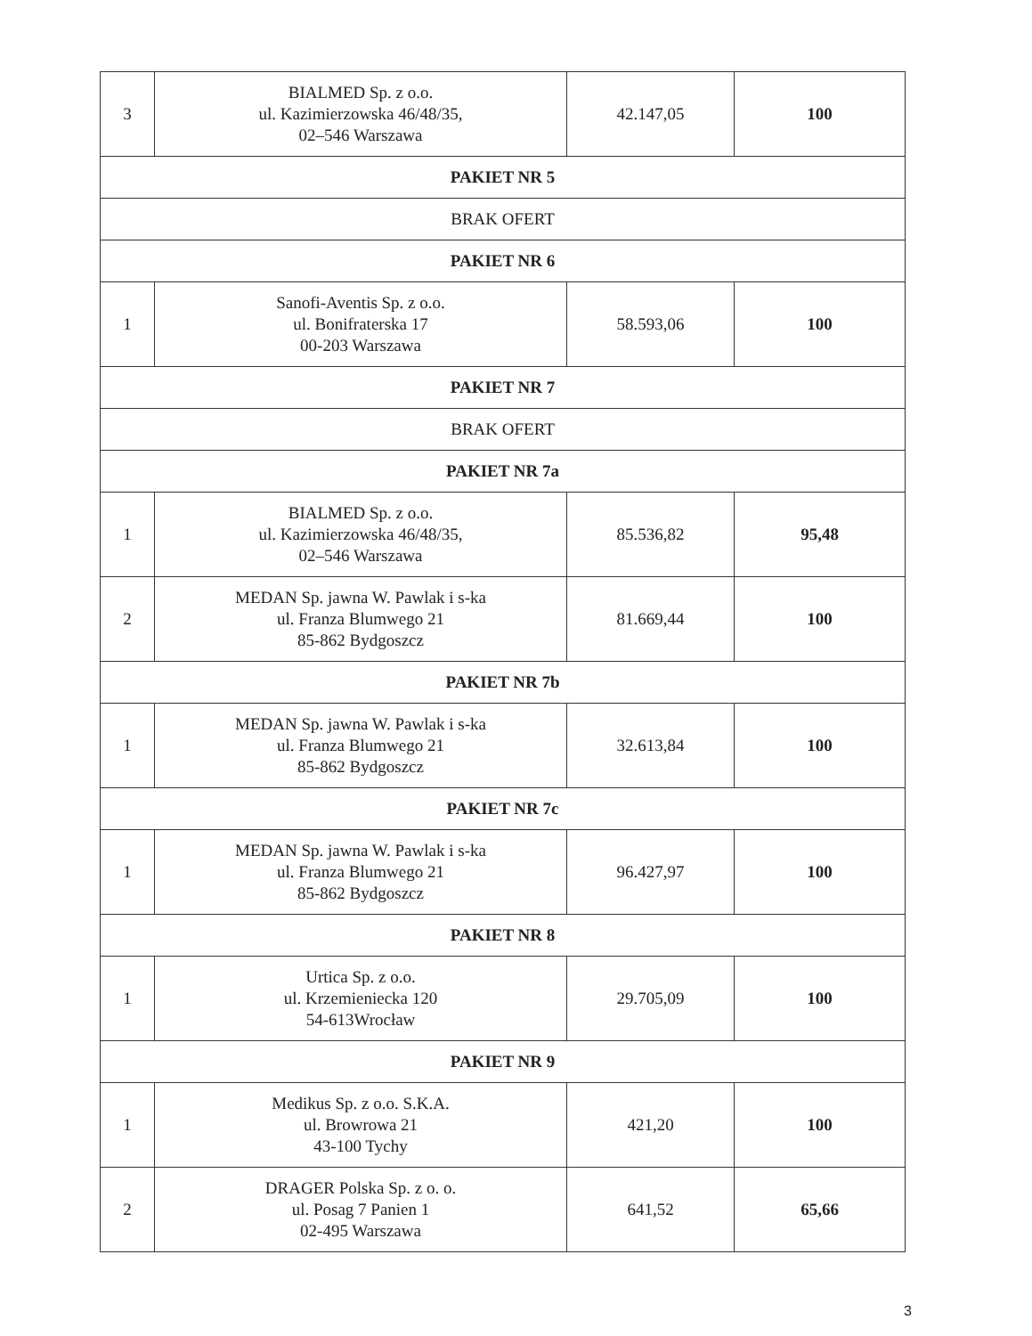| 3 | BIALMED Sp. z o.o. ul. Kazimierzowska 46/48/35, 02–546 Warszawa | 42.147,05 | 100 |
| PAKIET NR 5 | | | |
| BRAK OFERT | | | |
| PAKIET NR 6 | | | |
| 1 | Sanofi-Aventis Sp. z o.o. ul. Bonifraterska 17 00-203 Warszawa | 58.593,06 | 100 |
| PAKIET NR 7 | | | |
| BRAK OFERT | | | |
| PAKIET NR 7a | | | |
| 1 | BIALMED Sp. z o.o. ul. Kazimierzowska 46/48/35, 02–546 Warszawa | 85.536,82 | 95,48 |
| 2 | MEDAN Sp. jawna W. Pawlak i s-ka ul. Franza Blumwego 21 85-862 Bydgoszcz | 81.669,44 | 100 |
| PAKIET NR 7b | | | |
| 1 | MEDAN Sp. jawna W. Pawlak i s-ka ul. Franza Blumwego 21 85-862 Bydgoszcz | 32.613,84 | 100 |
| PAKIET NR 7c | | | |
| 1 | MEDAN Sp. jawna W. Pawlak i s-ka ul. Franza Blumwego 21 85-862 Bydgoszcz | 96.427,97 | 100 |
| PAKIET NR 8 | | | |
| 1 | Urtica Sp. z o.o. ul. Krzemieniecka 120 54-613Wrocław | 29.705,09 | 100 |
| PAKIET NR 9 | | | |
| 1 | Medikus Sp. z o.o. S.K.A. ul. Browrowa 21 43-100 Tychy | 421,20 | 100 |
| 2 | DRAGER Polska Sp. z o. o. ul. Posag 7 Panien 1 02-495 Warszawa | 641,52 | 65,66 |
3